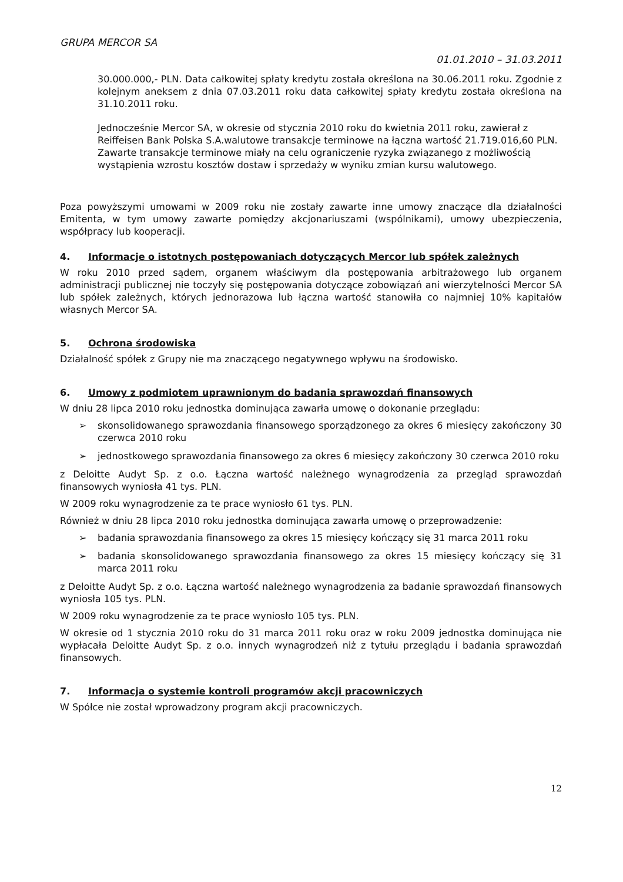GRUPA MERCOR SA
01.01.2010 – 31.03.2011
30.000.000,- PLN. Data całkowitej spłaty kredytu została określona na 30.06.2011 roku. Zgodnie z kolejnym aneksem z dnia 07.03.2011 roku data całkowitej spłaty kredytu została określona na 31.10.2011 roku.
Jednocześnie Mercor SA, w okresie od stycznia 2010 roku do kwietnia 2011 roku, zawierał z Reiffeisen Bank Polska S.A.walutowe transakcje terminowe na łączna wartość 21.719.016,60 PLN. Zawarte transakcje terminowe miały na celu ograniczenie ryzyka związanego z możliwością wystąpienia wzrostu kosztów dostaw i sprzedaży w wyniku zmian kursu walutowego.
Poza powyższymi umowami w 2009 roku nie zostały zawarte inne umowy znaczące dla działalności Emitenta, w tym umowy zawarte pomiędzy akcjonariuszami (wspólnikami), umowy ubezpieczenia, współpracy lub kooperacji.
4. Informacje o istotnych postępowaniach dotyczących Mercor lub spółek zależnych
W roku 2010 przed sądem, organem właściwym dla postępowania arbitrażowego lub organem administracji publicznej nie toczyły się postępowania dotyczące zobowiązań ani wierzytelności Mercor SA lub spółek zależnych, których jednorazowa lub łączna wartość stanowiła co najmniej 10% kapitałów własnych Mercor SA.
5. Ochrona środowiska
Działalność spółek z Grupy nie ma znaczącego negatywnego wpływu na środowisko.
6. Umowy z podmiotem uprawnionym do badania sprawozdań finansowych
W dniu 28 lipca 2010 roku jednostka dominująca zawarła umowę o dokonanie przeglądu:
➢ skonsolidowanego sprawozdania finansowego sporządzonego za okres 6 miesięcy zakończony 30 czerwca 2010 roku
➢ jednostkowego sprawozdania finansowego za okres 6 miesięcy zakończony 30 czerwca 2010 roku
z Deloitte Audyt Sp. z o.o. Łączna wartość należnego wynagrodzenia za przegląd sprawozdań finansowych wyniosła 41 tys. PLN.
W 2009 roku wynagrodzenie za te prace wyniosło 61 tys. PLN.
Również w dniu 28 lipca 2010 roku jednostka dominująca zawarła umowę o przeprowadzenie:
➢ badania sprawozdania finansowego za okres 15 miesięcy kończący się 31 marca 2011 roku
➢ badania skonsolidowanego sprawozdania finansowego za okres 15 miesięcy kończący się 31 marca 2011 roku
z Deloitte Audyt Sp. z o.o. Łączna wartość należnego wynagrodzenia za badanie sprawozdań finansowych wyniosła 105 tys. PLN.
W 2009 roku wynagrodzenie za te prace wyniosło 105 tys. PLN.
W okresie od 1 stycznia 2010 roku do 31 marca 2011 roku oraz w roku 2009 jednostka dominująca nie wypłacała Deloitte Audyt Sp. z o.o. innych wynagrodzeń niż z tytułu przeglądu i badania sprawozdań finansowych.
7. Informacja o systemie kontroli programów akcji pracowniczych
W Spółce nie został wprowadzony program akcji pracowniczych.
12